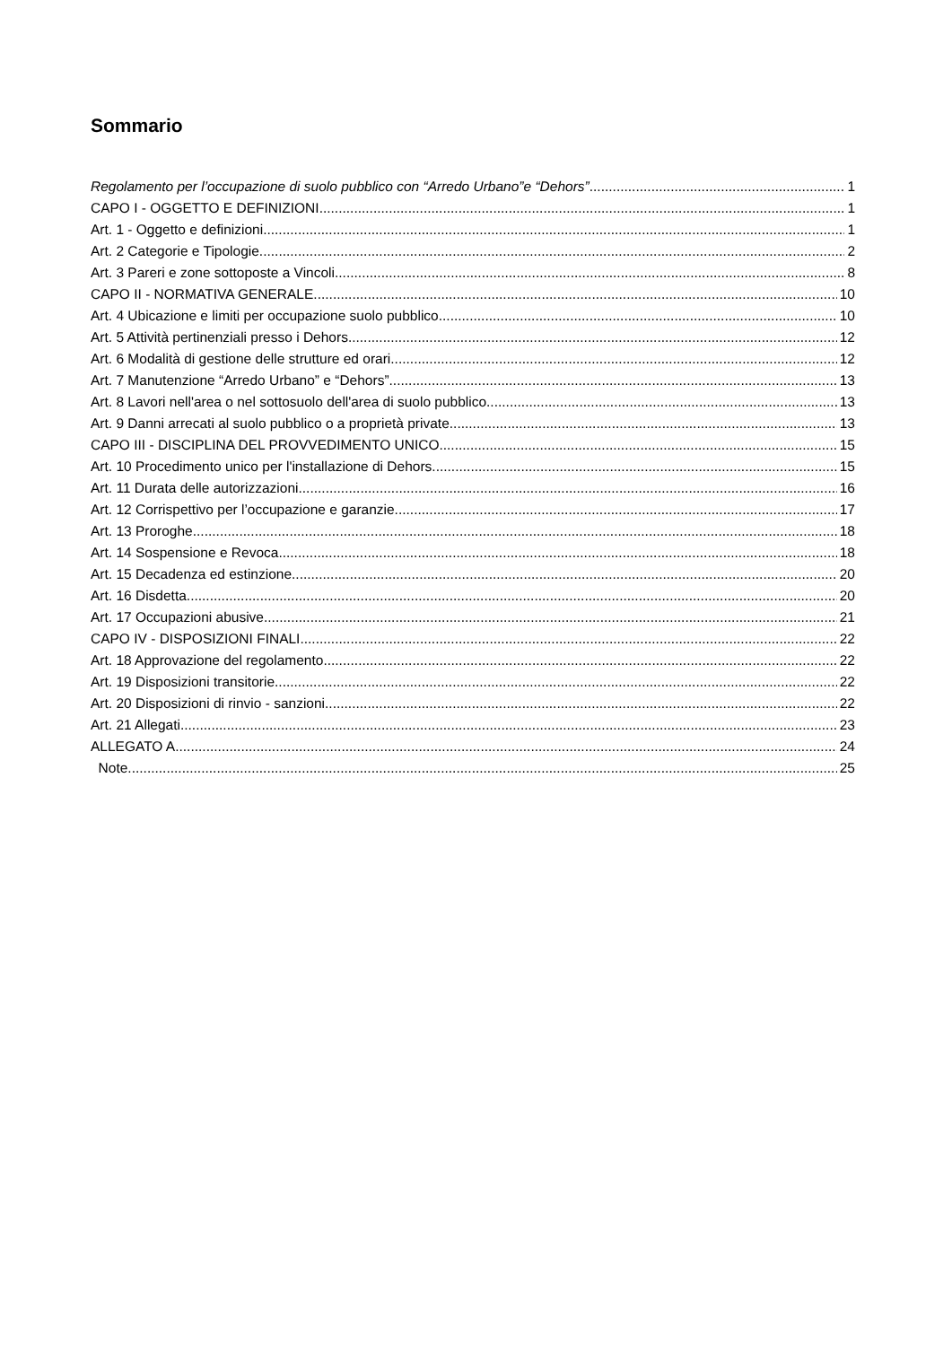Sommario
Regolamento per l’occupazione di suolo pubblico con “Arredo Urbano”e “Dehors” 1
CAPO I - OGGETTO E DEFINIZIONI 1
Art. 1 - Oggetto e definizioni 1
Art. 2 Categorie e Tipologie 2
Art. 3 Pareri e zone sottoposte a Vincoli 8
CAPO II - NORMATIVA GENERALE 10
Art. 4 Ubicazione e limiti per occupazione suolo pubblico 10
Art. 5 Attività pertinenziali presso i Dehors 12
Art. 6 Modalità di gestione delle strutture ed orari 12
Art. 7 Manutenzione “Arredo Urbano” e “Dehors” 13
Art. 8 Lavori nell'area o nel sottosuolo dell'area di suolo pubblico 13
Art. 9 Danni arrecati al suolo pubblico o a proprietà private 13
CAPO III - DISCIPLINA DEL PROVVEDIMENTO UNICO 15
Art. 10 Procedimento unico per l'installazione di Dehors 15
Art. 11 Durata delle autorizzazioni 16
Art. 12 Corrispettivo per l’occupazione e garanzie 17
Art. 13 Proroghe 18
Art. 14 Sospensione e Revoca 18
Art. 15 Decadenza ed estinzione 20
Art. 16 Disdetta 20
Art. 17 Occupazioni abusive 21
CAPO IV - DISPOSIZIONI FINALI 22
Art. 18 Approvazione del regolamento 22
Art. 19 Disposizioni transitorie 22
Art. 20 Disposizioni di rinvio - sanzioni 22
Art. 21 Allegati 23
ALLEGATO A 24
Note 25